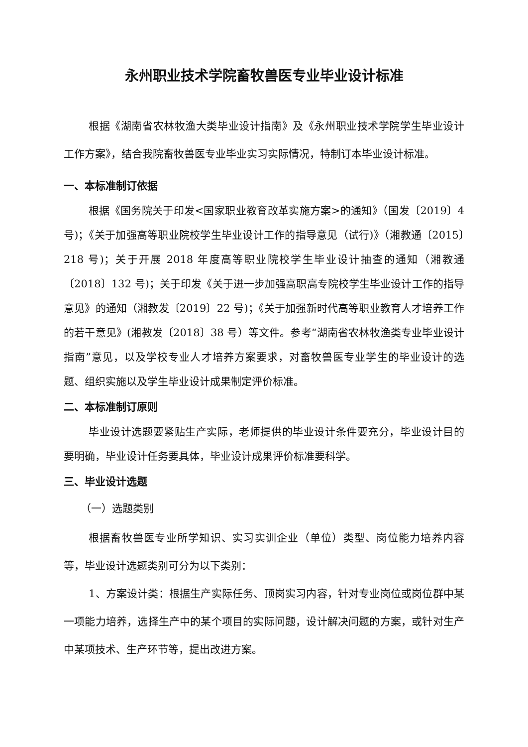永州职业技术学院畜牧兽医专业毕业设计标准
根据《湖南省农林牧渔大类毕业设计指南》及《永州职业技术学院学生毕业设计工作方案》，结合我院畜牧兽医专业毕业实习实际情况，特制订本毕业设计标准。
一、本标准制订依据
根据《国务院关于印发<国家职业教育改革实施方案>的通知》（国发〔2019〕4 号)；《关于加强高等职业院校学生毕业设计工作的指导意见（试行)》（湘教通〔2015〕218 号)；关于开展 2018 年度高等职业院校学生毕业设计抽查的通知（湘教通〔2018〕132 号)；关于印发《关于进一步加强高职高专院校学生毕业设计工作的指导意见》的通知（湘教发〔2019〕22 号)；《关于加强新时代高等职业教育人才培养工作的若干意见》(湘教发〔2018〕38 号）等文件。参考“湖南省农林牧渔类专业毕业设计指南”意见，以及学校专业人才培养方案要求，对畜牧兽医专业学生的毕业设计的选题、组织实施以及学生毕业设计成果制定评价标准。
二、本标准制订原则
毕业设计选题要紧贴生产实际，老师提供的毕业设计条件要充分，毕业设计目的要明确，毕业设计任务要具体，毕业设计成果评价标准要科学。
三、毕业设计选题
（一）选题类别
根据畜牧兽医专业所学知识、实习实训企业（单位）类型、岗位能力培养内容等，毕业设计选题类别可分为以下类别：
1、方案设计类：根据生产实际任务、顶岗实习内容，针对专业岗位或岗位群中某一项能力培养，选择生产中的某个项目的实际问题，设计解决问题的方案，或针对生产中某项技术、生产环节等，提出改进方案。